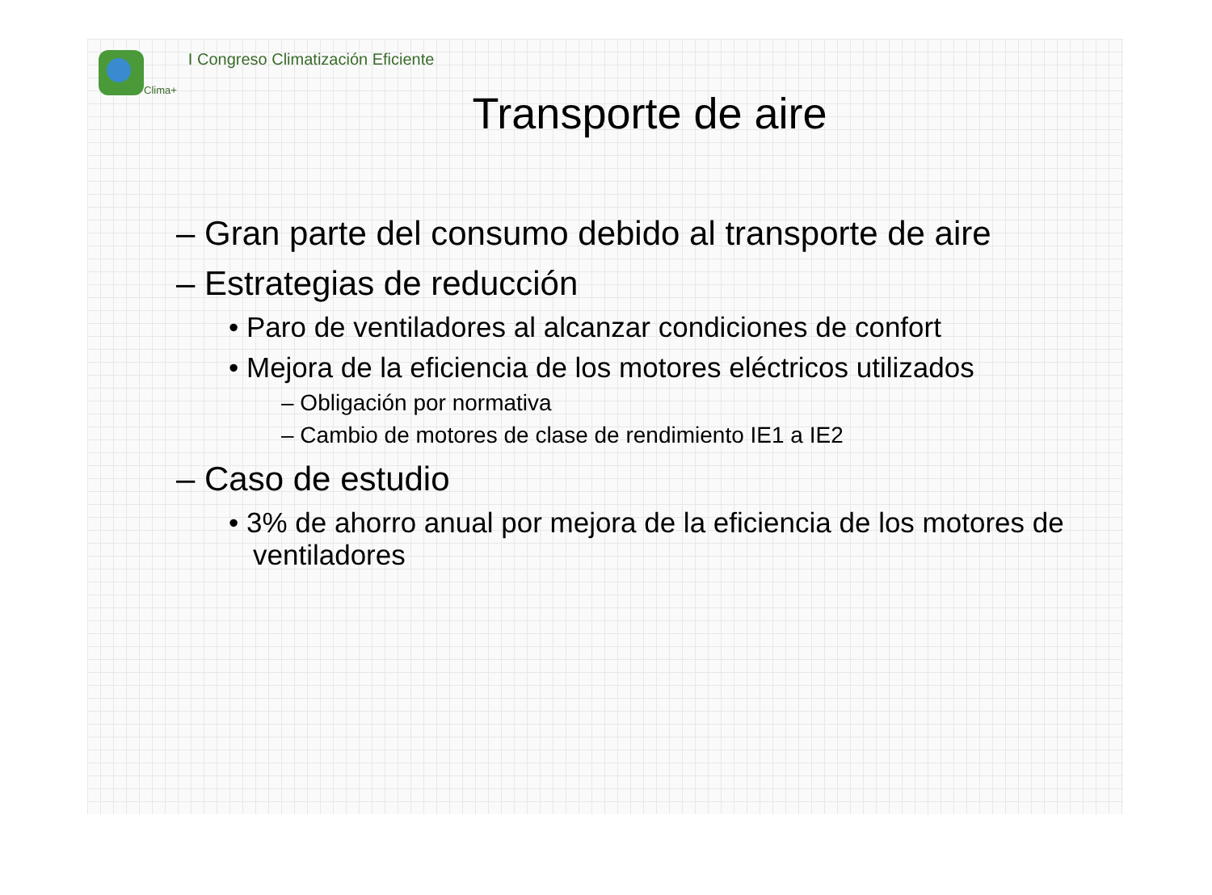Clima+ I Congreso Climatización Eficiente
Transporte de aire
– Gran parte del consumo debido al transporte de aire
– Estrategias de reducción
• Paro de ventiladores al alcanzar condiciones de confort
• Mejora de la eficiencia de los motores eléctricos utilizados
– Obligación por normativa
– Cambio de motores de clase de rendimiento IE1 a IE2
– Caso de estudio
• 3% de ahorro anual por mejora de la eficiencia de los motores de ventiladores